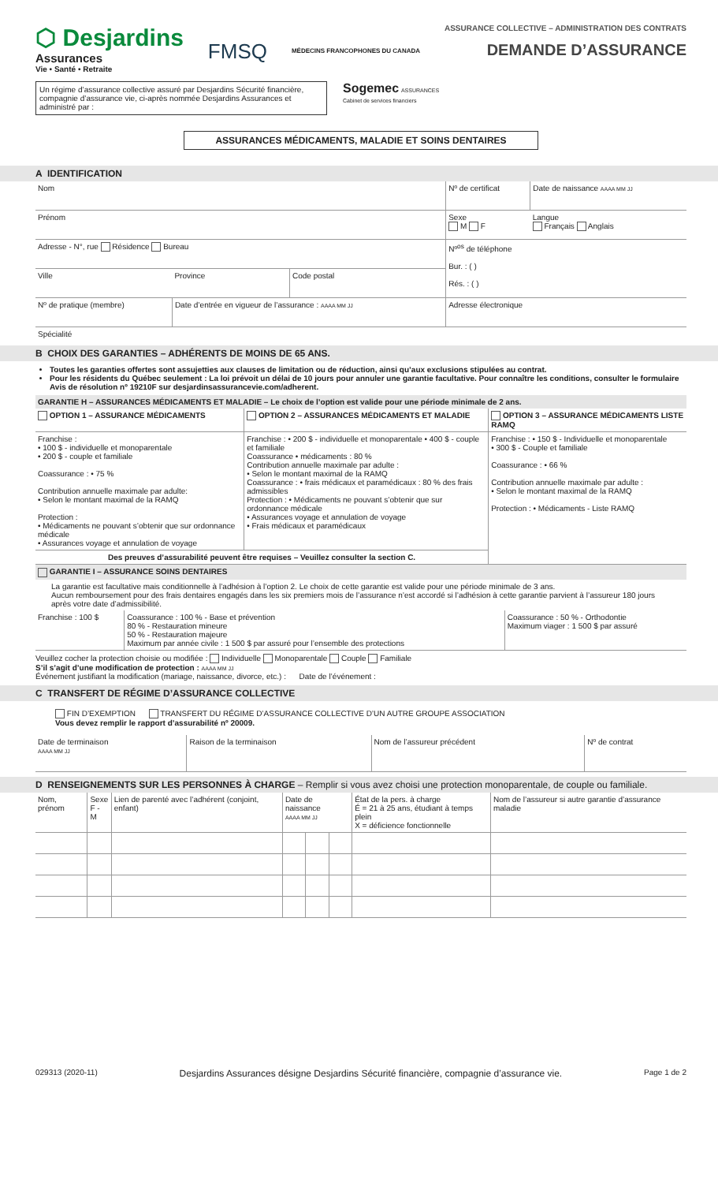⬡ Desjardins
Assurances
Vie • Santé • Retraite
FMSQ
MÉDECINS FRANCOPHONES DU CANADA
ASSURANCE COLLECTIVE – ADMINISTRATION DES CONTRATS
DEMANDE D’ASSURANCE
Un régime d’assurance collective assuré par Desjardins Sécurité financière, compagnie d’assurance vie, ci-après nommée Desjardins Assurances et administré par :
Sogemec ASSURANCES
Cabinet de services financiers
ASSURANCES MÉDICAMENTS, MALADIE ET SOINS DENTAIRES
A IDENTIFICATION
| Nom | | | Nº de certificat | Date de naissance AAAA MM JJ |
| Prénom | | | Sexe M F | Langue Français Anglais |
| Adresse - N°, rue Résidence Bureau | | | Nº<sup>os</sup> de téléphone Bur. : ( ) Rés. : ( ) | |
| Ville | Province | Code postal | | |
| Nº de pratique (membre) | Date d’entrée en vigueur de l’assurance : AAAA MM JJ | | Adresse électronique | |
| Spécialité | | | | |
B CHOIX DES GARANTIES – ADHÉRENTS DE MOINS DE 65 ANS.
Toutes les garanties offertes sont assujetties aux clauses de limitation ou de réduction, ainsi qu’aux exclusions stipulées au contrat.
Pour les résidents du Québec seulement : La loi prévoit un délai de 10 jours pour annuler une garantie facultative. Pour connaître les conditions, consulter le formulaire Avis de résolution nº 19210F sur desjardinsassurancevie.com/adherent.
GARANTIE H – ASSURANCES MÉDICAMENTS ET MALADIE – Le choix de l’option est valide pour une période minimale de 2 ans.
| OPTION 1 – ASSURANCE MÉDICAMENTS | OPTION 2 – ASSURANCES MÉDICAMENTS ET MALADIE | OPTION 3 – ASSURANCE MÉDICAMENTS LISTE RAMQ |
| --- | --- | --- |
| Franchise : • 100 $ - individuelle et monoparentale • 200 $ - couple et familiale Coassurance : • 75 % Contribution annuelle maximale par adulte: • Selon le montant maximal de la RAMQ Protection : • Médicaments ne pouvant s’obtenir que sur ordonnance médicale • Assurances voyage et annulation de voyage | Franchise : • 200 $ - individuelle et monoparentale • 400 $ - couple et familiale Coassurance • médicaments : 80 % Contribution annuelle maximale par adulte : • Selon le montant maximal de la RAMQ Coassurance : • frais médicaux et paramédicaux : 80 % des frais admissibles Protection : • Médicaments ne pouvant s’obtenir que sur ordonnance médicale • Assurances voyage et annulation de voyage • Frais médicaux et paramédicaux | Franchise : • 150 $ - Individuelle et monoparentale • 300 $ - Couple et familiale Coassurance : • 66 % Contribution annuelle maximale par adulte : • Selon le montant maximal de la RAMQ Protection : • Médicaments - Liste RAMQ |
| Des preuves d’assurabilité peuvent être requises – Veuillez consulter la section C. | | |
GARANTIE I – ASSURANCE SOINS DENTAIRES
La garantie est facultative mais conditionnelle à l’adhésion à l’option 2. Le choix de cette garantie est valide pour une période minimale de 3 ans.
Aucun remboursement pour des frais dentaires engagés dans les six premiers mois de l’assurance n’est accordé si l’adhésion à cette garantie parvient à l’assureur 180 jours après votre date d’admissibilité.
| Franchise : 100 $ | Coassurance : 100 % - Base et prévention 80 % - Restauration mineure 50 % - Restauration majeure Maximum par année civile : 1 500 $ par assuré pour l’ensemble des protections | Coassurance : 50 % - Orthodontie Maximum viager : 1 500 $ par assuré |
Veuillez cocher la protection choisie ou modifiée : Individuelle Monoparentale Couple Familiale
S’il s’agit d’une modification de protection : AAAA MM JJ
Événement justifiant la modification (mariage, naissance, divorce, etc.) : Date de l’événement :
C TRANSFERT DE RÉGIME D’ASSURANCE COLLECTIVE
FIN D’EXEMPTION TRANSFERT DU RÉGIME D’ASSURANCE COLLECTIVE D’UN AUTRE GROUPE ASSOCIATION
Vous devez remplir le rapport d’assurabilité nº 20009.
| Date de terminaison AAAA MM JJ | Raison de la terminaison | Nom de l’assureur précédent | Nº de contrat |
D RENSEIGNEMENTS SUR LES PERSONNES À CHARGE – Remplir si vous avez choisi une protection monoparentale, de couple ou familiale.
| Nom, prénom | Sexe F - M | Lien de parenté avec l’adhérent (conjoint, enfant) | Date de naissance AAAA MM JJ | | | État de la pers. à charge É = 21 à 25 ans, étudiant à temps plein X = déficience fonctionnelle | Nom de l’assureur si autre garantie d’assurance maladie |
| --- | --- | --- | --- | --- | --- | --- | --- |
029313 (2020-11) Desjardins Assurances désigne Desjardins Sécurité financière, compagnie d’assurance vie. Page 1 de 2